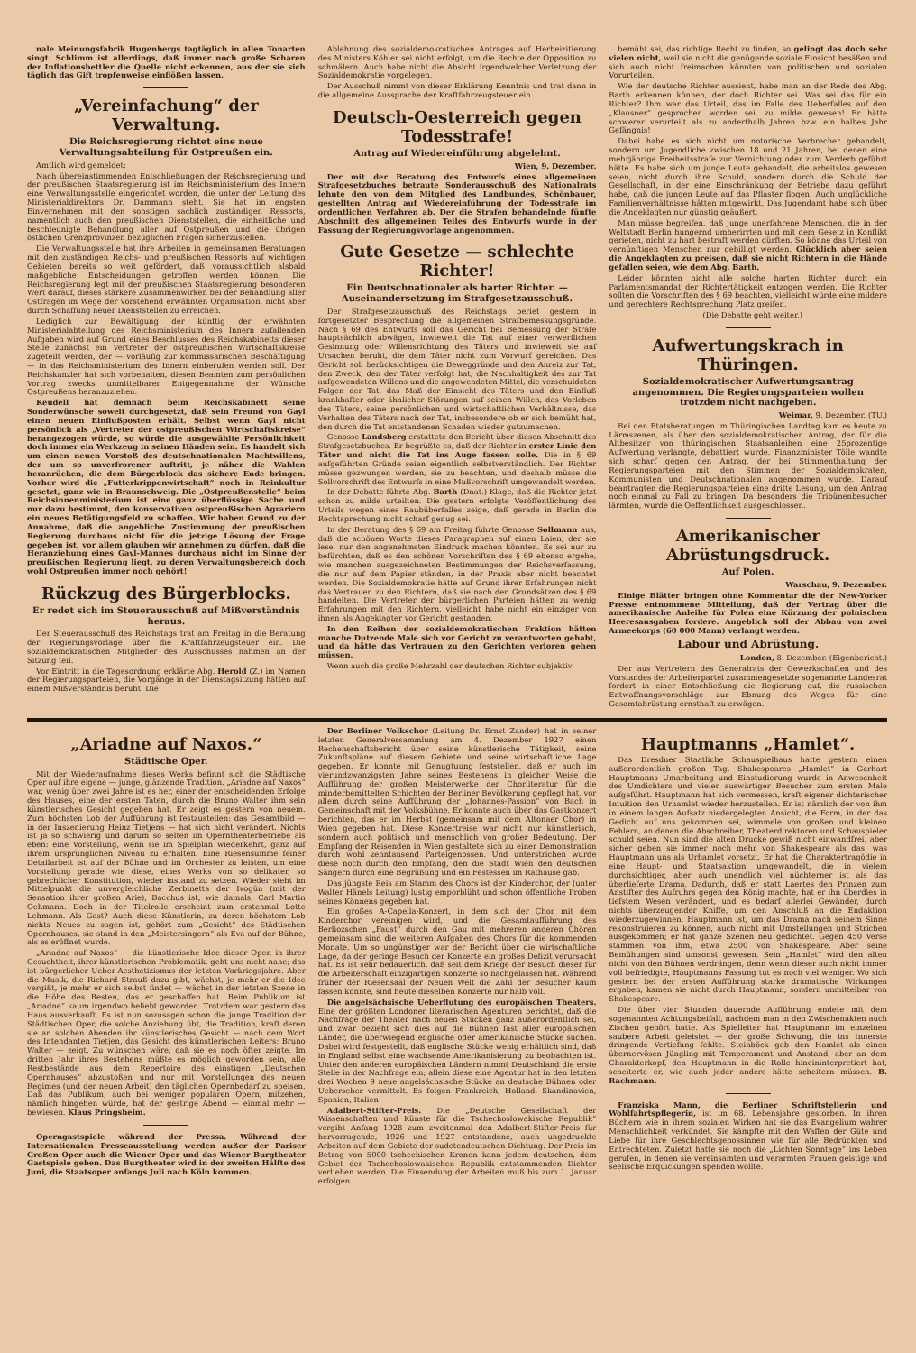nale Meinungsfabrik Hugenbergs tagtäglich in allen Tonarten singt. Schlimm ist allerdings, daß immer noch große Scharen der Inflationsbettler die Quelle nicht erkennen, aus der sie sich täglich das Gift tropfenweise einflößen lassen.
„Vereinfachung“ der Verwaltung.
Die Reichsregierung richtet eine neue Verwaltungsabteilung für Ostpreußen ein.
Amtlich wird gemeldet:
Nach übereinstimmenden Entschließungen der Reichsregierung und der preußischen Staatsregierung ist im Reichsministerium des Innern eine Verwaltungsstelle eingerichtet worden, die unter der Leitung des Ministerialdirektors Dr. Dammann steht. Sie hat im engsten Einvernehmen mit den sonstigen sachlich zuständigen Ressorts, namentlich auch den preußischen Dienststellen, die einheitliche und beschleunigte Behandlung aller auf Ostpreußen und die übrigen östlichen Grenzprovinzen bezüglichen Fragen sicherzustellen.
Die Verwaltungsstelle hat ihre Arbeiten in gemeinsamen Beratungen mit den zuständigen Reichs- und preußischen Ressorts auf wichtigen Gebieten bereits so weit gefördert, daß voraussichtlich alsbald maßgebliche Entscheidungen getroffen werden können. Die Reichsregierung legt mit der preußischen Staatsregierung besonderen Wert darauf, dieses stärkere Zusammenwirken bei der Behandlung aller Ostfragen im Wege der vorstehend erwähnten Organisation, nicht aber durch Schaffung neuer Dienststellen zu erreichen.
Lediglich zur Bewältigung der künftig der erwähnten Ministerialabteilung des Reichsministerium des Innern zufallenden Aufgaben wird auf Grund eines Beschlusses des Reichskabinetts dieser Stelle zunächst ein Vertreter der ostpreußischen Wirtschaftskreise zugeteilt werden, der — vorläufig zur kommissarischen Beschäftigung — in das Reichsministerium des Innern einberufen werden soll. Der Reichskanzler hat sich vorbehalten, diesen Beamten zum persönlichen Vortrag zwecks unmittelbarer Entgegennahme der Wünsche Ostpreußens heranzuziehen.
Keudell hat demnach beim Reichskabinett seine Sonderwünsche soweit durchgesetzt, daß sein Freund von Gayl einen neuen Einflußposten erhält. Selbst wenn Gayl nicht persönlich als „Vertreter der ostpreußischen Wirtschaftskreise“ herangezogen würde, so würde die ausgewählte Persönlichkeit doch immer ein Werkzeug in seinen Händen sein. Es handelt sich um einen neuen Vorstoß des deutschnationalen Machtwillens, der um so unverfrorener auftritt, je näher die Wahlen heranrücken, die dem Bürgerblock das sichere Ende bringen. Vorher wird die „Futterkrippenwirtschaft“ noch in Reinkultur gesetzt, ganz wie in Braunschweig. Die „Ostpreußenstelle“ beim Reichsinnenministerium ist eine ganz überflüssige Sache und nur dazu bestimmt, den konservativen ostpreußischen Agrariern ein neues Betätigungsfeld zu schaffen. Wir haben Grund zu der Annahme, daß die angebliche Zustimmung der preußischen Regierung durchaus nicht für die jetzige Lösung der Frage gegeben ist, vor allem glauben wir annehmen zu dürfen, daß die Heranziehung eines Gayl-Mannes durchaus nicht im Sinne der preußischen Regierung liegt, zu deren Verwaltungsbereich doch wohl Ostpreußen immer noch gehört!
Rückzug des Bürgerblocks.
Er redet sich im Steuerausschuß auf Mißverständnis heraus.
Der Steuerausschuß des Reichstags trat am Freitag in die Beratung der Regierungsvorlage über die Kraftfahrzeugsteuer ein. Die sozialdemokratischen Mitglieder des Ausschusses nahmen an der Sitzung teil.
Vor Eintritt in die Tagesordnung erklärte Abg. Herold (Z.) im Namen der Regierungsparteien, die Vorgänge in der Dienstagsitzung hätten auf einem Mißverständnis beruht. Die
Ablehnung des sozialdemokratischen Antrages auf Herbeizitierung des Ministers Köhler sei nicht erfolgt, um die Rechte der Opposition zu schmälern. Auch habe nicht die Absicht irgendwelcher Verletzung der Sozialdemokratie vorgelegen.
Der Ausschuß nimmt von dieser Erklärung Kenntnis und trat dann in die allgemeine Aussprache der Kraftfahrzeugsteuer ein.
Deutsch-Oesterreich gegen Todesstrafe!
Antrag auf Wiedereinführung abgelehnt.
Wien, 9. Dezember.
Der mit der Beratung des Entwurfs eines allgemeinen Strafgesetzbuches betraute Sonderausschuß des Nationalrats lehnte den von dem Mitglied des Landbundes, Schönbauer, gestellten Antrag auf Wiedereinführung der Todesstrafe im ordentlichen Verfahren ab. Der die Strafen behandelnde fünfte Abschnitt des allgemeinen Teiles des Entwurfs wurde in der Fassung der Regierungsvorlage angenommen.
Gute Gesetze — schlechte Richter!
Ein Deutschnationaler als harter Richter. — Auseinandersetzung im Strafgesetzausschuß.
Der Strafgesetzausschuß des Reichstags beriet gestern in fortgesetzter Besprechung die allgemeinen Strafbemessungsgründe. Nach § 69 des Entwurfs soll das Gericht bei Bemessung der Strafe hauptsächlich abwägen, inwieweit die Tat auf einer verwerflichen Gesinnung oder Willensrichtung des Täters und inwieweit sie auf Ursachen beruht, die dem Täter nicht zum Vorwurf gereichen. Das Gericht soll berücksichtigen die Beweggründe und den Anreiz zur Tat, den Zweck, den der Täter verfolgt hat, die Nachhaltigkeit des zur Tat aufgewendeten Willens und die angewendeten Mittel, die verschuldeten Folgen der Tat, das Maß der Einsicht des Täters und den Einfluß krankhafter oder ähnlicher Störungen auf seinen Willen, das Vorleben des Täters, seine persönlichen und wirtschaftlichen Verhältnisse, das Verhalten des Täters nach der Tat, insbesondere ob er sich bemüht hat, den durch die Tat entstandenen Schaden wieder gutzumachen.
Genosse Landsberg erstattete den Bericht über diesen Abschnitt des Strafgesetzbuches. Er begrüßte es, daß der Richter in erster Linie den Täter und nicht die Tat ins Auge fassen solle. Die in § 69 aufgeführten Gründe seien eigentlich selbstverständlich. Der Richter müsse gezwungen werden, sie zu beachten, und deshalb müsse die Sollvorschrift des Entwurfs in eine Mußvorschrift umgewandelt werden.
In der Debatte führte Abg. Barth (Dnat.) Klage, daß die Richter jetzt schon zu milde urteilten. Die gestern erfolgte Veröffentlichung des Urteils wegen eines Raubüberfalles zeige, daß gerade in Berlin die Rechtsprechung nicht scharf genug sei.
In der Beratung des § 69 am Freitag führte Genosse Sollmann aus, daß die schönen Worte dieses Paragraphen auf einen Laien, der sie lese, nur den angenehmsten Eindruck machen könnten. Es sei nur zu befürchten, daß es den schönen Vorschriften des § 69 ebenso ergehe, wie manchen ausgezeichneten Bestimmungen der Reichsverfassung, die nur auf dem Papier ständen, in der Praxis aber nicht beachtet werden. Die Sozialdemokratie hätte auf Grund ihrer Erfahrungen nicht das Vertrauen zu den Richtern, daß sie nach den Grundsätzen des § 69 handelten. Die Vertreter der bürgerlichen Parteien hätten zu wenig Erfahrungen mit den Richtern, vielleicht habe nicht ein einziger von ihnen als Angeklagter vor Gericht gestanden.
In den Reihen der sozialdemokratischen Fraktion hätten manche Dutzende Male sich vor Gericht zu verantworten gehabt, und da hätte das Vertrauen zu den Gerichten verloren gehen müssen.
Wenn auch die große Mehrzahl der deutschen Richter subjektiv
bemüht sei, das richtige Recht zu finden, so gelingt das doch sehr vielen nicht, weil sie nicht die genügende soziale Einsicht besäßen und sich auch nicht freimachen könnten von politischen und sozialen Vorurteilen.
Wie der deutsche Richter aussieht, habe man an der Rede des Abg. Barth erkennen können, der doch Richter sei. Was sei das für ein Richter? Ihm war das Urteil, das im Falle des Ueberfalles auf den „Klausner“ gesprochen worden sei, zu milde gewesen! Er hätte schwerer verurteilt als zu anderthalb Jahren bzw. ein halbes Jahr Gefängnis!
Dabei habe es sich nicht um notorische Verbrecher gehandelt, sondern um Jugendliche zwischen 18 und 21 Jahren, bei denen eine mehrjährige Freiheitsstrafe zur Vernichtung oder zum Verderb geführt hätte. Es habe sich um junge Leute gehandelt, die arbeitslos gewesen seien, nicht durch ihre Schuld, sondern durch die Schuld der Gesellschaft, in der eine Einschränkung der Betriebe dazu geführt habe, daß die jungen Leute auf das Pflaster flogen. Auch unglückliche Familienverhältnisse hätten mitgewirkt. Das Jugendamt habe sich über die Angeklagten nur günstig geäußert.
Man müsse begreifen, daß junge unerfahrene Menschen, die in der Weltstadt Berlin hungernd umherirrten und mit dem Gesetz in Konflikt gerieten, nicht zu hart bestraft werden dürften. So könne das Urteil von vernünftigen Menschen nur gebilligt werden. Glücklich aber seien die Angeklagten zu preisen, daß sie nicht Richtern in die Hände gefallen seien, wie dem Abg. Barth.
Leider könnten nicht alle solche harten Richter durch ein Parlamentsmandat der Richtertätigkeit entzogen werden. Die Richter sollten die Vorschriften des § 69 beachten, vielleicht würde eine mildere und gerechtere Rechtsprechung Platz greifen.
(Die Debatte geht weiter.)
Aufwertungskrach in Thüringen.
Sozialdemokratischer Aufwertungsantrag angenommen. Die Regierungsparteien wollen trotzdem nicht nachgeben.
Weimar, 9. Dezember. (TU.)
Bei den Etatsberatungen im Thüringischen Landtag kam es heute zu Lärmszenen, als über den sozialdemokratischen Antrag, der für die Altbesitzer von thüringischen Staatsanleihen eine 25prozentige Aufwertung verlangte, debattiert wurde. Finanzminister Tölle wandte sich scharf gegen den Antrag, der bei Stimmenthaltung der Regierungsparteien mit den Stimmen der Sozialdemokraten, Kommunisten und Deutschnationalen angenommen wurde. Darauf beantragten die Regierungsparteien eine dritte Lesung, um den Antrag noch einmal zu Fall zu bringen. Da besonders die Tribünenbesucher lärmten, wurde die Oeffentlichkeit ausgeschlossen.
Amerikanischer Abrüstungsdruck.
Auf Polen.
Warschau, 9. Dezember.
Einige Blätter bringen ohne Kommentar die der New-Yorker Presse entnommene Mitteilung, daß der Vertrag über die amerikanische Anleihe für Polen eine Kürzung der polnischen Heeresausgaben fordere. Angeblich soll der Abbau von zwei Armeekorps (60 000 Mann) verlangt werden.
Labour und Abrüstung.
London, 8. Dezember. (Eigenbericht.)
Der aus Vertretern des Generalrats der Gewerkschaften und des Vorstandes der Arbeiterpartei zusammengesetzte sogenannte Landesrat fordert in einer Entschließung die Regierung auf, die russischen Entwaffnungsvorschläge zur Ebnung des Weges für eine Gesamtabrüstung ernsthaft zu erwägen.
„Ariadne auf Naxos.“
Städtische Oper.
Mit der Wiederaufnahme dieses Werks befinnt sich die Städtische Oper auf ihre eigene — junge, glänzende Tradition. „Ariadne auf Naxos“ war, wenig über zwei Jahre ist es her, einer der entscheidenden Erfolge des Hauses, eine der ersten Taten, durch die Bruno Walter ihm sein künstlerisches Gesicht gegeben hat. Er zeigt es gestern von neuem. Zum höchsten Lob der Aufführung ist festzustellen: das Gesamtbild — in der Inszenierung Heinz Tietjens — hat sich nicht verändert. Nichts ist ja so schwierig und darum so selten im Operntheaterbetriebe als eben: eine Vorstellung, wenn sie im Spielplan wiederkehrt, ganz auf ihrem ursprünglichen Niveau zu erhalten. Eine Riesensumme feiner Detailarbeit ist auf der Bühne und im Orchester zu leisten, um eine Vorstellung gerade wie diese, eines Werks von so delikater, so gebrechlicher Konstitution, wieder instand zu setzen. Wieder steht im Mittelpunkt die unvergleichliche Zerbinetta der Ivogün (mit der Sensation ihrer großen Arie), Bacchus ist, wie damals, Carl Martin Oehmann. Doch in der Titelrolle erscheint zum erstenmal Lotte Lehmann. Als Gast? Auch diese Künstlerin, zu deren höchstem Lob nichts Neues zu sagen ist, gehört zum „Gesicht“ des Städtischen Opernhauses, sie stand in den „Meistersingern“ als Eva auf der Bühne, als es eröffnet wurde.
„Ariadne auf Naxos“ — die künstlerische Idee dieser Oper, in ihrer Gesuchtheit, ihrer künstlerischen Problematik, geht uns nicht nahe; das ist bürgerlicher Ueber-Aesthetizismus der letzten Vorkriegsjahre. Aber die Musik, die Richard Strauß dazu gibt, wächst, je mehr er die Idee vergißt, je mehr er sich selbst findet — wächst in der letzten Szene in die Höhe des Besten, das er geschaffen hat. Beim Publikum ist „Ariadne“ kaum irgendwo beliebt geworden. Trotzdem war gestern das Haus ausverkauft. Es ist nun sozusagen schon die junge Tradition der Städtischen Oper, die solche Anziehung übt, die Tradition, kraft deren sie an solchen Abenden ihr künstlerisches Gesicht — nach dem Wort des Intendanten Tietjen, das Gesicht des künstlerischen Leiters: Bruno Walter — zeigt. Zu wünschen wäre, daß sie es noch öfter zeigte. Im dritten Jahr ihres Bestehens müßte es möglich geworden sein, alle Restbestände aus dem Repertoire des einstigen „Deutschen Opernhauses“ abzustoßen und nur mit Vorstellungen des neuen Regimes (und der neuen Arbeit) den täglichen Opernbedarf zu speisen. Daß das Publikum, auch bei weniger populären Opern, mitzehen, nämlich hingehen würde, hat der gestrige Abend — einmal mehr — bewiesen. Klaus Pringsheim.
Operngastspiele während der Pressa. Während der Internationalen Presseausstellung werden außer der Pariser Großen Oper auch die Wiener Oper und das Wiener Burgtheater Gastspiele geben. Das Burgtheater wird in der zweiten Hälfte des Juni, die Staatsoper anfangs Juli nach Köln kommen.
Der Berliner Volkschor (Leitung Dr. Ernst Zander) hat in seiner letzten Generalversammlung am 4. Dezember 1927 einen Rechenschaftsbericht über seine künstlerische Tätigkeit, seine Zukunftspläne auf diesem Gebiete und seine wirtschaftliche Lage gegeben. Er konnte mit Genugtuung feststellen, daß er auch im vierundzwanzigsten Jahre seines Bestehens in gleicher Weise die Aufführung der großen Meisterwerke der Chorliteratur für die minderbemittelten Schichten der Berliner Bevölkerung gepflegt hat, vor allem durch seine Aufführung der „Johannes-Passion“ von Bach in Gemeinschaft mit der Volksbühne. Er konnte auch über das Gastkonzert berichten, das er im Herbst (gemeinsam mit dem Altonaer Chor) in Wien gegeben hat. Diese Konzertreise war nicht nur künstlerisch, sondern auch politisch und menschlich von großer Bedeutung. Der Empfang der Reisenden in Wien gestaltete sich zu einer Demonstration durch wohl zehntausend Parteigenossen. Und unterstrichen wurde diese noch durch den Empfang, den die Stadt Wien den deutschen Sängern durch eine Begrüßung und ein Festessen im Rathause gab.
Das jüngste Reis am Stamm des Chors ist der Kinderchor, der (unter Walter Hänels Leitung) lustig emporblüht und schon öffentliche Proben seines Könnens gegeben hat.
Ein großes A-Capella-Konzert, in dem sich der Chor mit dem Kinderchor vereinigen wird, und die Gesamtaufführung des Berliozschen „Faust“ durch den Gau mit mehreren anderen Chören gemeinsam sind die weiteren Aufgaben des Chors für die kommenden Monate. Um so ungünstiger war der Bericht über die wirtschaftliche Lage, da der geringe Besuch der Konzerte ein großes Defizit verursacht hat. Es ist sehr bedauerlich, daß seit dem Kriege der Besuch dieser für die Arbeiterschaft einzigartigen Konzerte so nachgelassen hat. Während früher der Riesensaal der Neuen Welt die Zahl der Besucher kaum fassen konnte, sind heute dieselben Konzerte nur halb voll.
Die angelsächsische Ueberflutung des europäischen Theaters. Eine der größten Londoner literarischen Agenturen berichtet, daß die Nachfrage der Theater nach neuen Stücken ganz außerordentlich sei, und zwar bezieht sich dies auf die Bühnen fast aller europäischen Länder, die überwiegend englische oder amerikanische Stücke suchen. Dabei wird festgestellt, daß englische Stücke wenig erhältlich sind, daß in England selbst eine wachsende Amerikanisierung zu beobachten ist. Unter den anderen europäischen Ländern nimmt Deutschland die erste Stelle in der Nachfrage ein; allein diese eine Agentur hat in den letzten drei Wochen 9 neue angelsächsische Stücke an deutsche Bühnen oder Ueberseher vermittelt. Es folgen Frankreich, Holland, Skandinavien, Spanien, Italien.
Adalbert-Stifter-Preis. Die „Deutsche Gesellschaft der Wissenschaften und Künste für die Tschechoslowakische Republik“ vergibt Anfang 1928 zum zweitenmal den Adalbert-Stifter-Preis für hervorragende, 1926 und 1927 entstandene, auch ungedruckte Arbeiten auf dem Gebiete der sudetendeutschen Dichtung. Der Preis im Betrag von 5000 tschechischen Kronen kann jedem deutschen, dem Gebiet der Tschechoslowakischen Republik entstammenden Dichter verliehen werden. Die Einsendung der Arbeiten muß bis zum 1. Januar erfolgen.
Hauptmanns „Hamlet“.
Das Dresdner Staatliche Schauspielhaus hatte gestern einen außerordentlich großen Tag. Shakespeares „Hamlet“ in Gerhart Hauptmanns Umarbeitung und Einstudierung wurde in Anwesenheit des Umdichters und vieler auswärtiger Besucher zum ersten Male aufgeführt. Hauptmann hat sich vermessen, kraft eigener dichterischer Intuition den Urhamlet wieder herzustellen. Er ist nämlich der von ihm in einem langen Aufsatz niedergelegten Ansicht, die Form, in der das Gedicht auf uns gekommen sei, wimmele von großen und kleinen Fehlern, an denen die Abschreiber, Theaterdirektoren und Schauspieler schuld seien. Nun sind die alten Drucke gewiß nicht einwandfrei, aber sicher geben sie immer noch mehr von Shakespeare als das, was Hauptmann uns als Urhamlet vorsetzt. Er hat die Charaktertragödie in eine Haupt- und Staatsaktion umgewandelt, die in vielem durchsichtiger, aber auch unendlich viel nüchterner ist als das überlieferte Drama. Dadurch, daß er statt Laertes den Prinzen zum Anstifter des Aufruhrs gegen den König machte, hat er ihn überdies in tiefstem Wesen verändert, und es bedarf allerlei Gewänder, durch nichts überzeugender Kniffe, um den Anschluß an die Endaktion wiederzugewinnen. Hauptmann ist, um das Drama nach seinem Sinne rekonstruieren zu können, auch nicht mit Umstellungen und Strichen ausgekommen; er hat ganze Szenen neu gedichtet. Gegen 450 Verse stammen von ihm, etwa 2500 von Shakespeare. Aber seine Bemühungen sind umsonst gewesen. Sein „Hamlet“ wird den alten nicht von den Bühnen verdrängen, denn wenn dieser auch nicht immer voll befriedigte, Hauptmanns Fassung tut es noch viel weniger. Wo sich gestern bei der ersten Aufführung starke dramatische Wirkungen ergaben, kamen sie nicht durch Hauptmann, sondern unmittelbar von Shakespeare.
Die über vier Stunden dauernde Aufführung endete mit dem sogenannten Achtungsbeifall, nachdem man in den Zwischenakten auch Zischen gehört hatte. Als Spielleiter hat Hauptmann im einzelnen saubere Arbeit geleistet — der große Schwung, die ins Innerste dringende Vertiefung fehlte. Steinböck gab den Hamlet als einen übernervösen Jüngling mit Temperament und Anstand, aber an dem Charakterkopf, den Hauptmann in die Rolle hineininterpretiert hat, scheiterte er, wie auch jeder andere hätte scheitern müssen. B. Rachmann.
Franziska Mann, die Berliner Schriftstellerin und Wohlfahrtspflegerin, ist im 68. Lebensjahre gestorben. In ihren Büchern wie in ihrem sozialen Wirken hat sie das Evangelium wahrer Menschlichkeit verkündet. Sie kämpfte mit den Waffen der Güte und Liebe für ihre Geschlechtsgenossinnen wie für alle Bedrückten und Entrechteten. Zuletzt hatte sie noch die „Lichten Sonntage“ ins Leben gerufen, in denen sie vereinsamten und verarmten Frauen geistige und seelische Erquickungen spenden wollte.